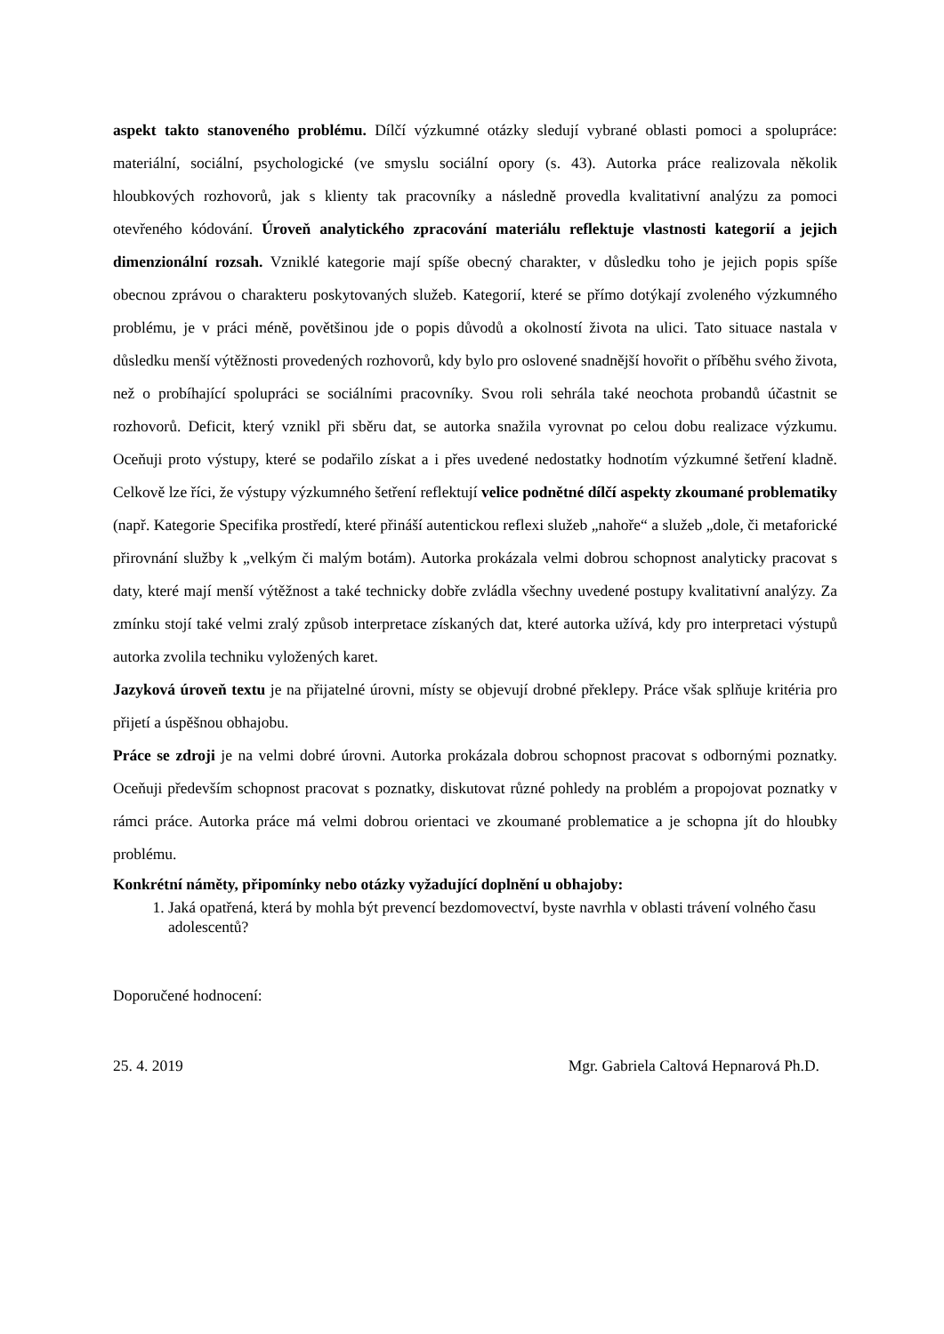aspekt takto stanoveného problému. Dílčí výzkumné otázky sledují vybrané oblasti pomoci a spolupráce: materiální, sociální, psychologické (ve smyslu sociální opory (s. 43). Autorka práce realizovala několik hloubkových rozhovorů, jak s klienty tak pracovníky a následně provedla kvalitativní analýzu za pomoci otevřeného kódování. Úroveň analytického zpracování materiálu reflektuje vlastnosti kategorií a jejich dimenzionální rozsah. Vzniklé kategorie mají spíše obecný charakter, v důsledku toho je jejich popis spíše obecnou zprávou o charakteru poskytovaných služeb. Kategorií, které se přímo dotýkají zvoleného výzkumného problému, je v práci méně, povětšinou jde o popis důvodů a okolností života na ulici. Tato situace nastala v důsledku menší výtěžnosti provedených rozhovorů, kdy bylo pro oslovené snadnější hovořit o příběhu svého života, než o probíhající spolupráci se sociálními pracovníky. Svou roli sehrála také neochota probandů účastnit se rozhovorů. Deficit, který vznikl při sběru dat, se autorka snažila vyrovnat po celou dobu realizace výzkumu. Oceňuji proto výstupy, které se podařilo získat a i přes uvedené nedostatky hodnotím výzkumné šetření kladně. Celkově lze říci, že výstupy výzkumného šetření reflektují velice podnětné dílčí aspekty zkoumané problematiky (např. Kategorie Specifika prostředí, které přináší autentickou reflexi služeb „nahoře“ a služeb „dole, či metaforické přirovnání služby k „velkým či malým botám). Autorka prokázala velmi dobrou schopnost analyticky pracovat s daty, které mají menší výtěžnost a také technicky dobře zvládla všechny uvedené postupy kvalitativní analýzy. Za zmínku stojí také velmi zralý způsob interpretace získaných dat, které autorka užívá, kdy pro interpretaci výstupů autorka zvolila techniku vyložených karet.
Jazyková úroveň textu je na přijatelné úrovni, místy se objevují drobné překlepy. Práce však splňuje kritéria pro přijetí a úspěšnou obhajobu.
Práce se zdroji je na velmi dobré úrovni. Autorka prokázala dobrou schopnost pracovat s odbornými poznatky. Oceňuji především schopnost pracovat s poznatky, diskutovat různé pohledy na problém a propojovat poznatky v rámci práce. Autorka práce má velmi dobrou orientaci ve zkoumané problematice a je schopna jít do hloubky problému.
Konkrétní náměty, připomínky nebo otázky vyžadující doplnění u obhajoby:
1. Jaká opatřená, která by mohla být prevencí bezdomovectví, byste navrhla v oblasti trávení volného času adolescentů?
Doporučené hodnocení:
25. 4. 2019 Mgr. Gabriela Caltová Hepnarová Ph.D.